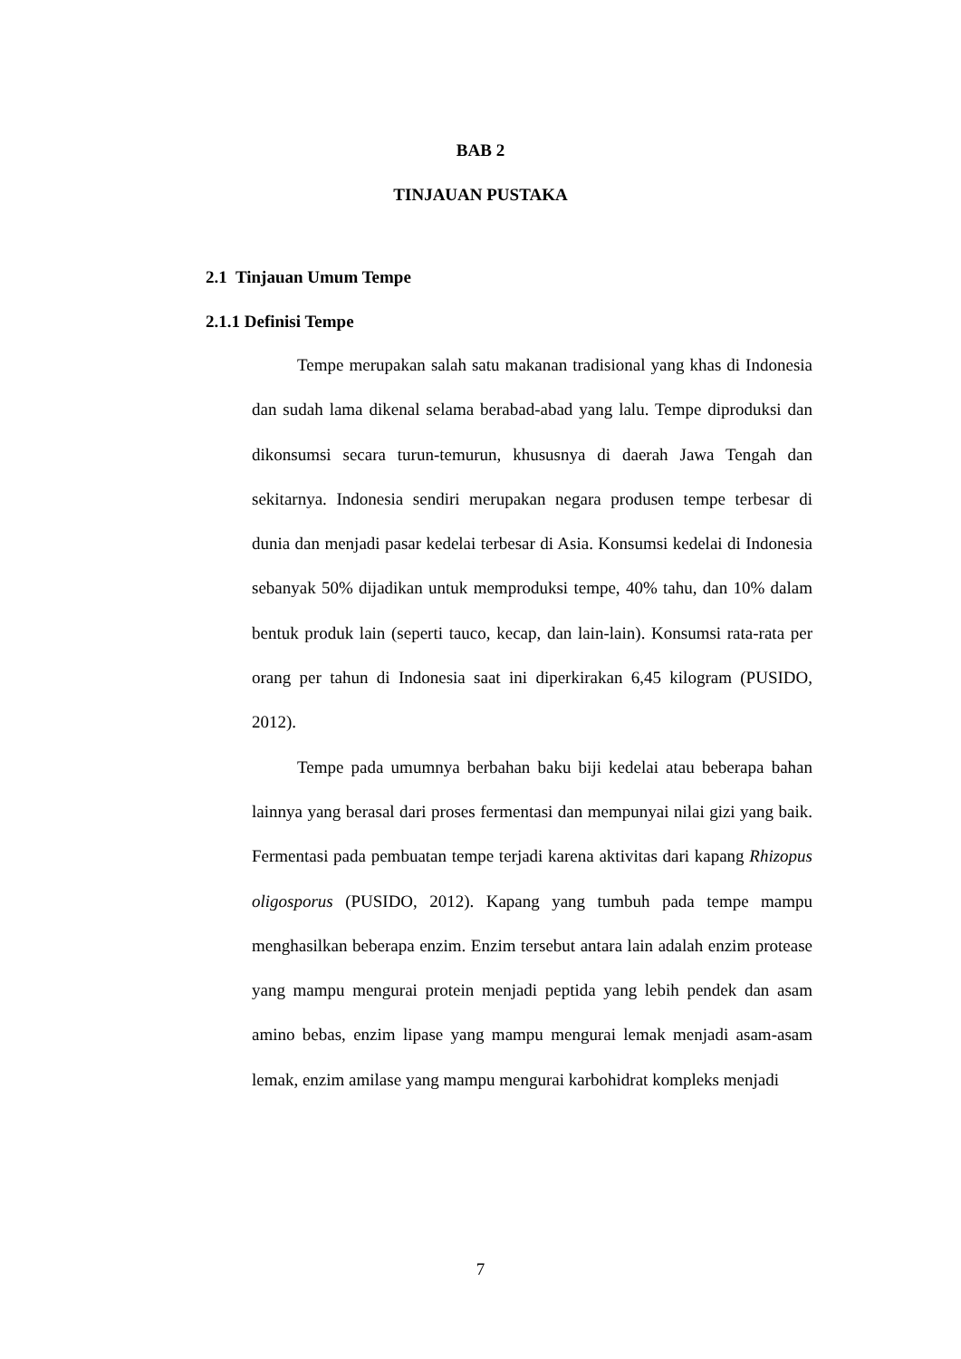BAB 2
TINJAUAN PUSTAKA
2.1 Tinjauan Umum Tempe
2.1.1 Definisi Tempe
Tempe merupakan salah satu makanan tradisional yang khas di Indonesia dan sudah lama dikenal selama berabad-abad yang lalu. Tempe diproduksi dan dikonsumsi secara turun-temurun, khususnya di daerah Jawa Tengah dan sekitarnya. Indonesia sendiri merupakan negara produsen tempe terbesar di dunia dan menjadi pasar kedelai terbesar di Asia. Konsumsi kedelai di Indonesia sebanyak 50% dijadikan untuk memproduksi tempe, 40% tahu, dan 10% dalam bentuk produk lain (seperti tauco, kecap, dan lain-lain). Konsumsi rata-rata per orang per tahun di Indonesia saat ini diperkirakan 6,45 kilogram (PUSIDO, 2012).
Tempe pada umumnya berbahan baku biji kedelai atau beberapa bahan lainnya yang berasal dari proses fermentasi dan mempunyai nilai gizi yang baik. Fermentasi pada pembuatan tempe terjadi karena aktivitas dari kapang Rhizopus oligosporus (PUSIDO, 2012). Kapang yang tumbuh pada tempe mampu menghasilkan beberapa enzim. Enzim tersebut antara lain adalah enzim protease yang mampu mengurai protein menjadi peptida yang lebih pendek dan asam amino bebas, enzim lipase yang mampu mengurai lemak menjadi asam-asam lemak, enzim amilase yang mampu mengurai karbohidrat kompleks menjadi
7